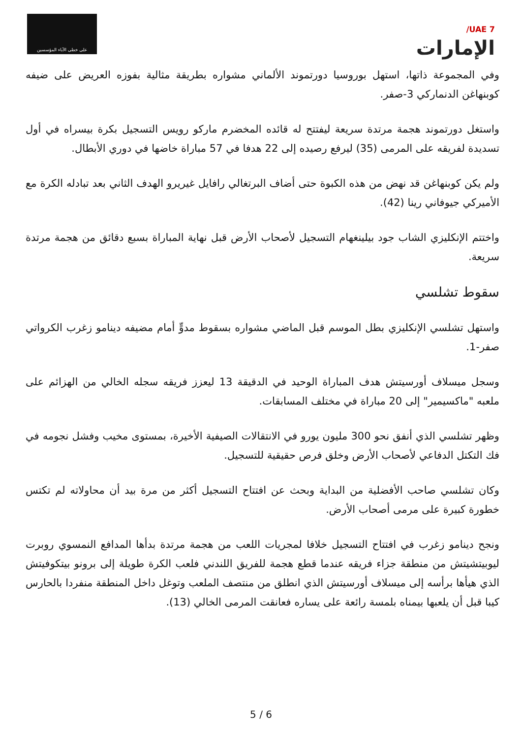على خطى الآباء المؤسسين
UAE 7/
الإمارات
وفي المجموعة ذاتها، استهل بوروسيا دورتموند الألماني مشواره بطريقة مثالية بفوزه العريض على ضيفه كوبنهاغن الدنماركي 3-صفر.
واستغل دورتموند هجمة مرتدة سريعة ليفتتح له قائده المخضرم ماركو رويس التسجيل بكرة بيسراه في أول تسديدة لفريقه على المرمى (35) ليرفع رصيده إلى 22 هدفا في 57 مباراة خاضها في دوري الأبطال.
ولم يكن كوبنهاغن قد نهض من هذه الكبوة حتى أضاف البرتغالي رافايل غيريرو الهدف الثاني بعد تبادله الكرة مع الأميركي جيوفاني رينا (42).
واختتم الإنكليزي الشاب جود بيلينغهام التسجيل لأصحاب الأرض قبل نهاية المباراة بسبع دقائق من هجمة مرتدة سريعة.
سقوط تشلسي
واستهل تشلسي الإنكليزي بطل الموسم قبل الماضي مشواره بسقوط مدوٍّ أمام مضيفه دينامو زغرب الكرواتي صفر-1.
وسجل ميسلاف أورسيتش هدف المباراة الوحيد في الدقيقة 13 ليعزز فريقه سجله الخالي من الهزائم على ملعبه "ماكسيمير" إلى 20 مباراة في مختلف المسابقات.
وظهر تشلسي الذي أنفق نحو 300 مليون يورو في الانتقالات الصيفية الأخيرة، بمستوى مخيب وفشل نجومه في فك التكتل الدفاعي لأصحاب الأرض وخلق فرص حقيقية للتسجيل.
وكان تشلسي صاحب الأفضلية من البداية وبحث عن افتتاح التسجيل أكثر من مرة بيد أن محاولاته لم تكتس خطورة كبيرة على مرمى أصحاب الأرض.
ونجح دينامو زغرب في افتتاح التسجيل خلافا لمجريات اللعب من هجمة مرتدة بدأها المدافع النمسوي روبرت ليوبيتشيتش من منطقة جزاء فريقه عندما قطع هجمة للفريق اللندني فلعب الكرة طويلة إلى برونو بيتكوفيتش الذي هيأها برأسه إلى ميسلاف أورسيتش الذي انطلق من منتصف الملعب وتوغل داخل المنطقة منفردا بالحارس كيبا قبل أن يلعبها بيمناه بلمسة رائعة على يساره فعانقت المرمى الخالي (13).
5 / 6